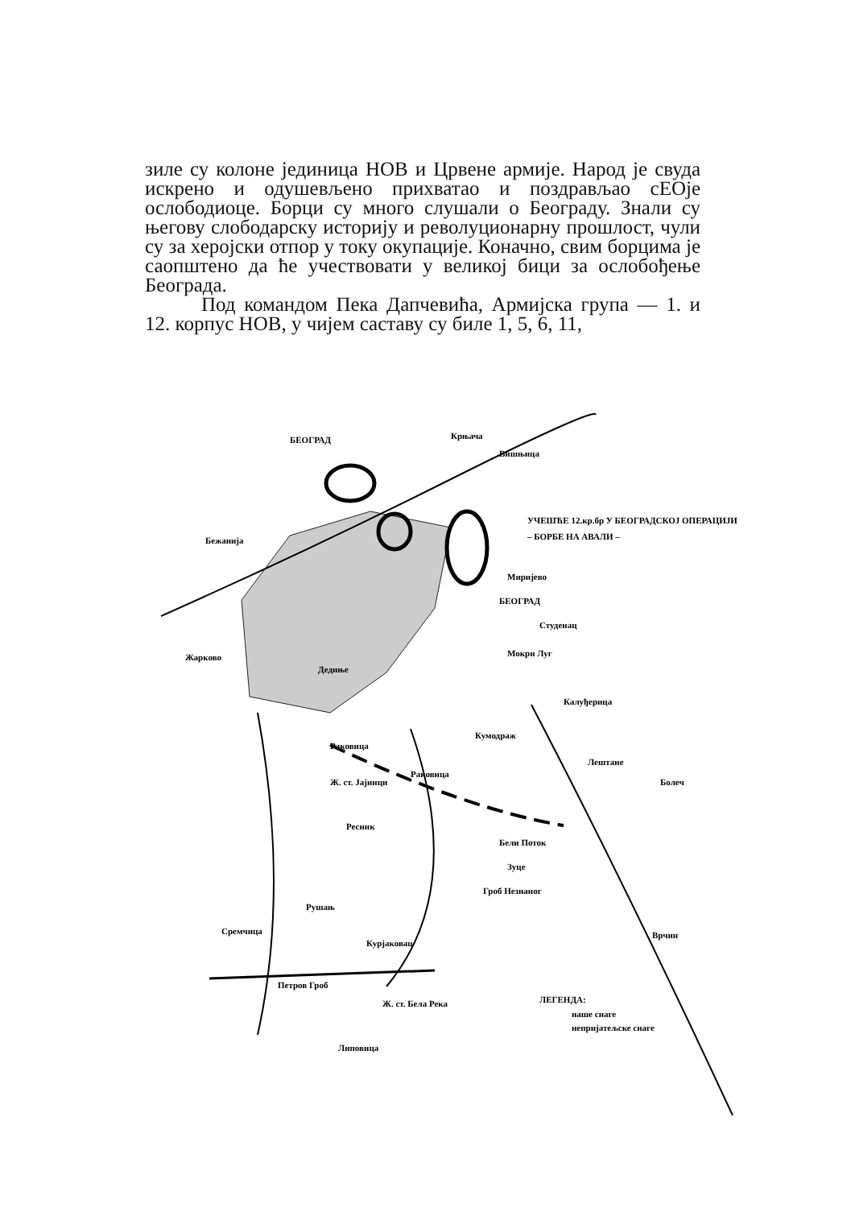зиле су колоне јединица НОВ и Црвене армије. Народ је свуда искрено и одушевљено прихватао и поздрављао сЕОје ослободиоце. Борци су много слушали о Београду. Знали су његову слободарску историју и револуционарну прошлост, чули су за херојски отпор у току окупације. Коначно, свим борцима је саопштено да ће учествовати у великој бици за ослобођење Београда.
Под командом Пека Дапчевића, Армијска група — 1. и 12. корпус НОВ, у чијем саставу су биле 1, 5, 6, 11,
БЕОГРАД
Крњача
Вишњица
Бежанија
УЧЕШЋЕ 12.кр.бр У БЕОГРАДСКОЈ ОПЕРАЦИЈИ
– БОРБЕ НА АВАЛИ –
Миријево
БЕОГРАД
Студенац
Мокри Луг
Дедиње
Жарково
Калуђерица
Раковица
Кумодраж
Лештане
Болеч
Раковица
Ж. ст. Јајинци
Ресник
Бели Поток
Зуце
Гроб Незнаног
Рушањ
Сремчица
Курјаковац
Петров Гроб
Ж. ст. Бела Река
Липовица
Врчин
ЛЕГЕНДА:
наше снаге
непријатељске снаге